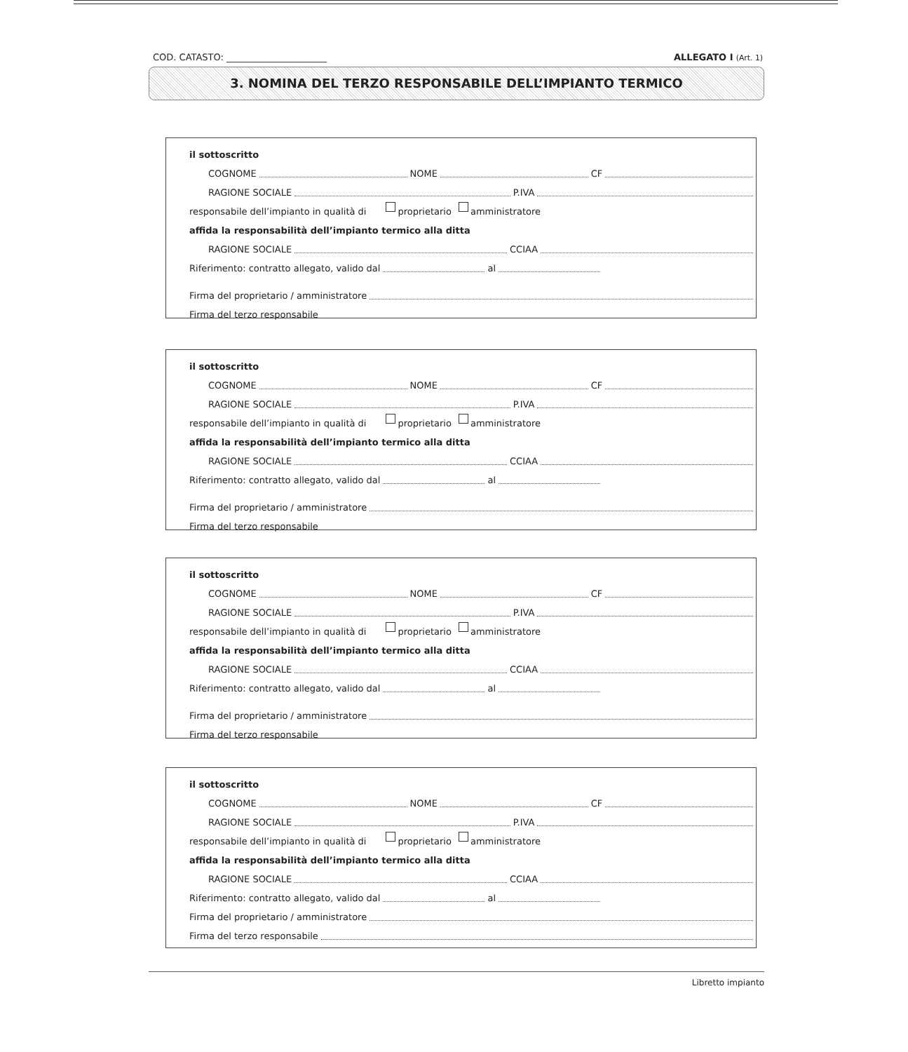COD. CATASTO: ______________________ ALLEGATO I (Art. 1)
3. NOMINA DEL TERZO RESPONSABILE DELL’IMPIANTO TERMICO
il sottoscritto
COGNOME NOME CF
RAGIONE SOCIALE P.IVA
responsabile dell’impianto in qualità di proprietario amministratore
affida la responsabilità dell’impianto termico alla ditta
RAGIONE SOCIALE CCIAA
Riferimento: contratto allegato, valido dal al
Firma del proprietario / amministratore
Firma del terzo responsabile
il sottoscritto
COGNOME NOME CF
RAGIONE SOCIALE P.IVA
responsabile dell’impianto in qualità di proprietario amministratore
affida la responsabilità dell’impianto termico alla ditta
RAGIONE SOCIALE CCIAA
Riferimento: contratto allegato, valido dal al
Firma del proprietario / amministratore
Firma del terzo responsabile
il sottoscritto
COGNOME NOME CF
RAGIONE SOCIALE P.IVA
responsabile dell’impianto in qualità di proprietario amministratore
affida la responsabilità dell’impianto termico alla ditta
RAGIONE SOCIALE CCIAA
Riferimento: contratto allegato, valido dal al
Firma del proprietario / amministratore
Firma del terzo responsabile
il sottoscritto
COGNOME NOME CF
RAGIONE SOCIALE P.IVA
responsabile dell’impianto in qualità di proprietario amministratore
affida la responsabilità dell’impianto termico alla ditta
RAGIONE SOCIALE CCIAA
Riferimento: contratto allegato, valido dal al
Firma del proprietario / amministratore
Firma del terzo responsabile
Libretto impianto